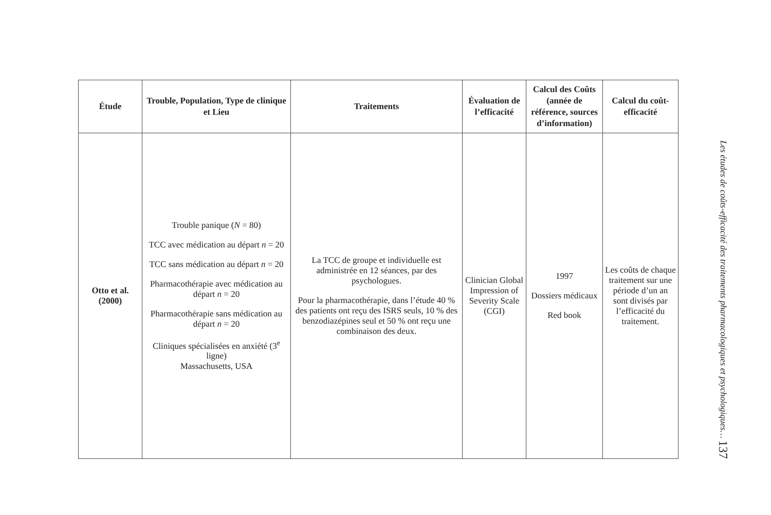| Étude | Trouble, Population, Type de clinique et Lieu | Traitements | Évaluation de l’efficacité | Calcul des Coûts (année de référence, sources d’information) | Calcul du coût-efficacité |
| --- | --- | --- | --- | --- | --- |
| Otto et al. (2000) | Trouble panique ( N = 80) TCC avec médication au départ n = 20 TCC sans médication au départ n = 20 Pharmacothérapie avec médication au départ n = 20 Pharmacothérapie sans médication au départ n = 20 Cliniques spécialisées en anxiété (3<sup>e</sup> ligne) Massachusetts, USA | La TCC de groupe et individuelle est administrée en 12 séances, par des psychologues. Pour la pharmacothérapie, dans l’étude 40 % des patients ont reçu des ISRS seuls, 10 % des benzodiazépines seul et 50 % ont reçu une combinaison des deux. | Clinician Global Impression of Severity Scale (CGI) | 1997 Dossiers médicaux Red book | Les coûts de chaque traitement sur une période d’un an sont divisés par l’efficacité du traitement. |
Les études de coûts-efficacité des traitements pharmacologiques et psychologiques… 137